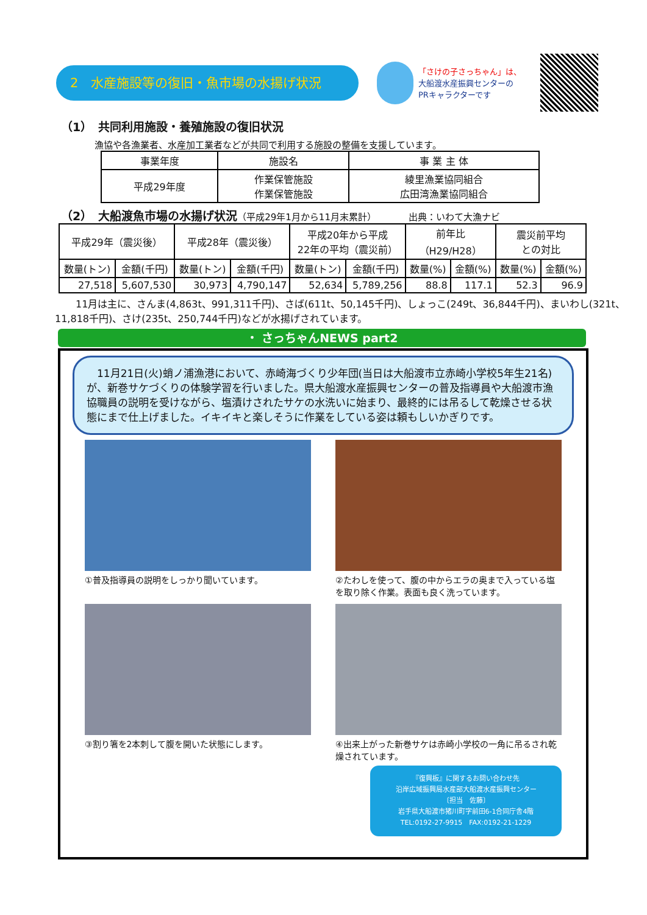2　水産施設等の復旧・魚市場の水揚げ状況
「さけの子さっちゃん」は、
大船渡水産振興センターの
PRキャラクターです
（1）　共同利用施設・養殖施設の復旧状況
漁協や各漁業者、水産加工業者などが共同で利用する施設の整備を支援しています。
| 事業年度 | 施設名 | 事 業 主 体 |
| --- | --- | --- |
| 平成29年度 | 作業保管施設 作業保管施設 | 綾里漁業協同組合 広田湾漁業協同組合 |
（2）　大船渡魚市場の水揚げ状況（平成29年1月から11月末累計）　　　　出典：いわて大漁ナビ
| 平成29年（震災後） | | 平成28年（震災後） | | 平成20年から平成 22年の平均（震災前） | | 前年比 （H29/H28） | | 震災前平均 との対比 | |
| --- | --- | --- | --- | --- | --- | --- | --- | --- | --- |
| 数量(トン) | 金額(千円) | 数量(トン) | 金額(千円) | 数量(トン) | 金額(千円) | 数量(%) | 金額(%) | 数量(%) | 金額(%) |
| 27,518 | 5,607,530 | 30,973 | 4,790,147 | 52,634 | 5,789,256 | 88.8 | 117.1 | 52.3 | 96.9 |
11月は主に、さんま(4,863t、991,311千円)、さば(611t、50,145千円)、しょっこ(249t、36,844千円)、まいわし(321t、11,818千円)、さけ(235t、250,744千円)などが水揚げされています。
・ さっちゃんNEWS part2
　11月21日(火)蛸ノ浦漁港において、赤崎海づくり少年団(当日は大船渡市立赤崎小学校5年生21名)が、新巻サケづくりの体験学習を行いました。県大船渡水産振興センターの普及指導員や大船渡市漁協職員の説明を受けながら、塩漬けされたサケの水洗いに始まり、最終的には吊るして乾燥させる状態にまで仕上げました。イキイキと楽しそうに作業をしている姿は頼もしいかぎりです。
①普及指導員の説明をしっかり聞いています。
②たわしを使って、腹の中からエラの奥まで入っている塩を取り除く作業。表面も良く洗っています。
③割り箸を2本刺して腹を開いた状態にします。
④出来上がった新巻サケは赤崎小学校の一角に吊るされ乾燥されています。
『復興板』に関するお問い合わせ先
沿岸広域振興局水産部大船渡水産振興センター
〔担当　佐藤〕
岩手県大船渡市猪川町字前田6-1合同庁舎4階
TEL:0192-27-9915　FAX:0192-21-1229